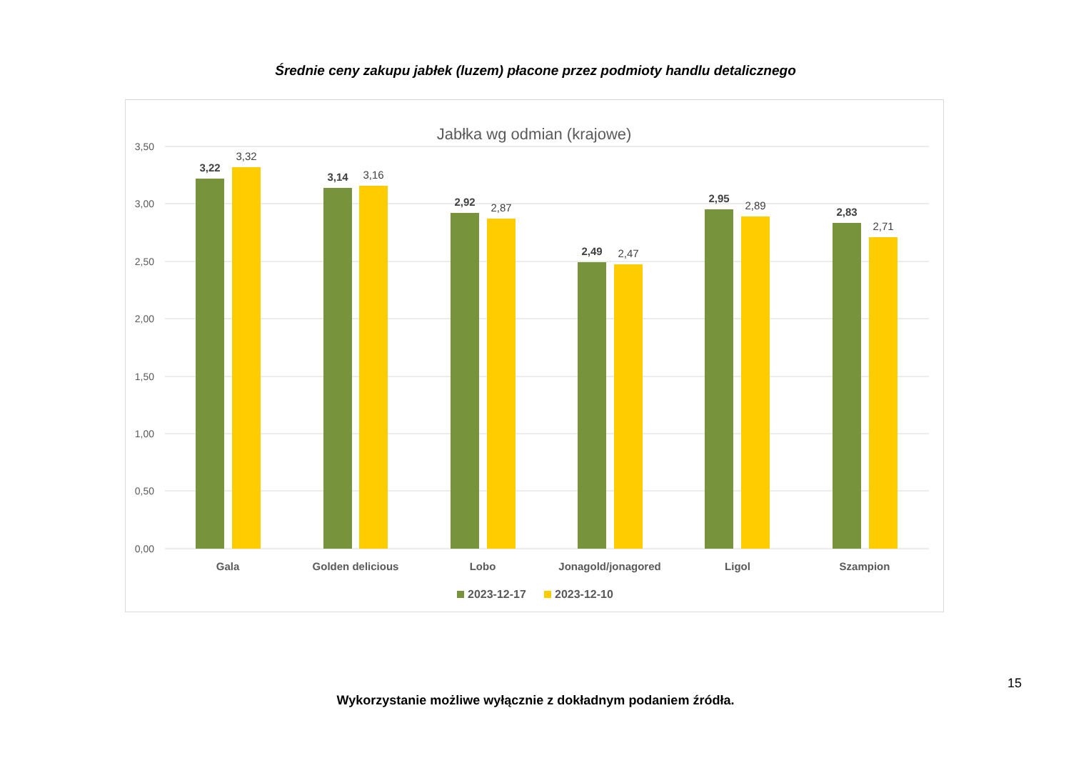Średnie ceny zakupu jabłek (luzem) płacone przez podmioty handlu detalicznego
Jabłka wg odmian (krajowe)
3,50
3,00
2,50
2,00
1,50
1,00
0,50
0,00
3,22
3,14
2,92
2,49
2,95
2,83
3,32
3,16
2,87
2,47
2,89
2,71
Gala
Golden delicious
Lobo
Jonagold/jonagored
Ligol
Szampion
2023-12-17
2023-12-10
15
Wykorzystanie możliwe wyłącznie z dokładnym podaniem źródła.